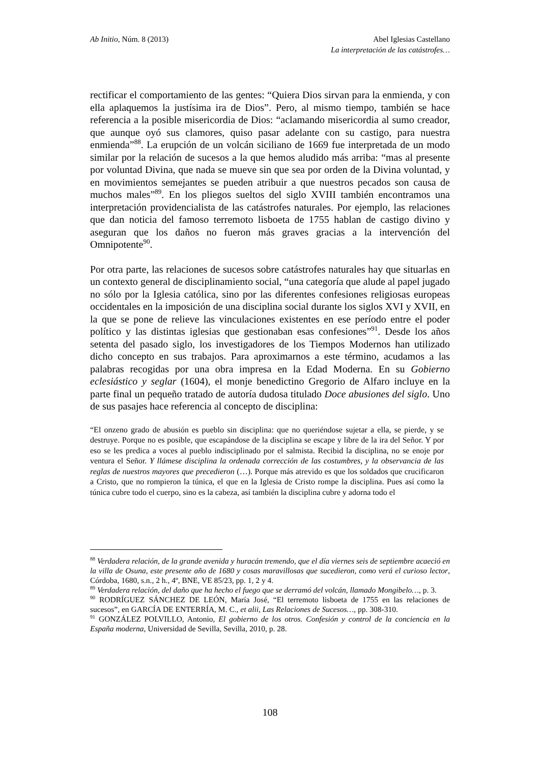Ab Initio, Núm. 8 (2013) Abel Iglesias Castellano
La interpretación de las catástrofes…
rectificar el comportamiento de las gentes: “Quiera Dios sirvan para la enmienda, y con ella aplaquemos la justísima ira de Dios”. Pero, al mismo tiempo, también se hace referencia a la posible misericordia de Dios: “aclamando misericordia al sumo creador, que aunque oyó sus clamores, quiso pasar adelante con su castigo, para nuestra enmienda”<sup>88</sup>. La erupción de un volcán siciliano de 1669 fue interpretada de un modo similar por la relación de sucesos a la que hemos aludido más arriba: “mas al presente por voluntad Divina, que nada se mueve sin que sea por orden de la Divina voluntad, y en movimientos semejantes se pueden atribuir a que nuestros pecados son causa de muchos males”<sup>89</sup>. En los pliegos sueltos del siglo XVIII también encontramos una interpretación providencialista de las catástrofes naturales. Por ejemplo, las relaciones que dan noticia del famoso terremoto lisboeta de 1755 hablan de castigo divino y aseguran que los daños no fueron más graves gracias a la intervención del Omnipotente<sup>90</sup>.
Por otra parte, las relaciones de sucesos sobre catástrofes naturales hay que situarlas en un contexto general de disciplinamiento social, “una categoría que alude al papel jugado no sólo por la Iglesia católica, sino por las diferentes confesiones religiosas europeas occidentales en la imposición de una disciplina social durante los siglos XVI y XVII, en la que se pone de relieve las vinculaciones existentes en ese período entre el poder político y las distintas iglesias que gestionaban esas confesiones”<sup>91</sup>. Desde los años setenta del pasado siglo, los investigadores de los Tiempos Modernos han utilizado dicho concepto en sus trabajos. Para aproximarnos a este término, acudamos a las palabras recogidas por una obra impresa en la Edad Moderna. En su Gobierno eclesiástico y seglar (1604), el monje benedictino Gregorio de Alfaro incluye en la parte final un pequeño tratado de autoría dudosa titulado Doce abusiones del siglo. Uno de sus pasajes hace referencia al concepto de disciplina:
“El onzeno grado de abusión es pueblo sin disciplina: que no queriéndose sujetar a ella, se pierde, y se destruye. Porque no es posible, que escapándose de la disciplina se escape y libre de la ira del Señor. Y por eso se les predica a voces al pueblo indisciplinado por el salmista. Recibid la disciplina, no se enoje por ventura el Señor. Y llámese disciplina la ordenada corrección de las costumbres, y la observancia de las reglas de nuestros mayores que precedieron (…). Porque más atrevido es que los soldados que crucificaron a Cristo, que no rompieron la túnica, el que en la Iglesia de Cristo rompe la disciplina. Pues así como la túnica cubre todo el cuerpo, sino es la cabeza, así también la disciplina cubre y adorna todo el
<sup>88</sup> Verdadera relación, de la grande avenida y huracán tremendo, que el día viernes seis de septiembre acaeció en la villa de Osuna, este presente año de 1680 y cosas maravillosas que sucedieron, como verá el curioso lector, Córdoba, 1680, s.n., 2 h., 4º, BNE, VE 85/23, pp. 1, 2 y 4.
<sup>89</sup> Verdadera relación, del daño que ha hecho el fuego que se derramó del volcán, llamado Mongibelo…, p. 3.
<sup>90</sup> RODRÍGUEZ SÁNCHEZ DE LEÓN, María José, “El terremoto lisboeta de 1755 en las relaciones de sucesos”, en GARCÍA DE ENTERRÍA, M. C., et alii, Las Relaciones de Sucesos…, pp. 308-310.
<sup>91</sup> GONZÁLEZ POLVILLO, Antonio, El gobierno de los otros. Confesión y control de la conciencia en la España moderna, Universidad de Sevilla, Sevilla, 2010, p. 28.
108